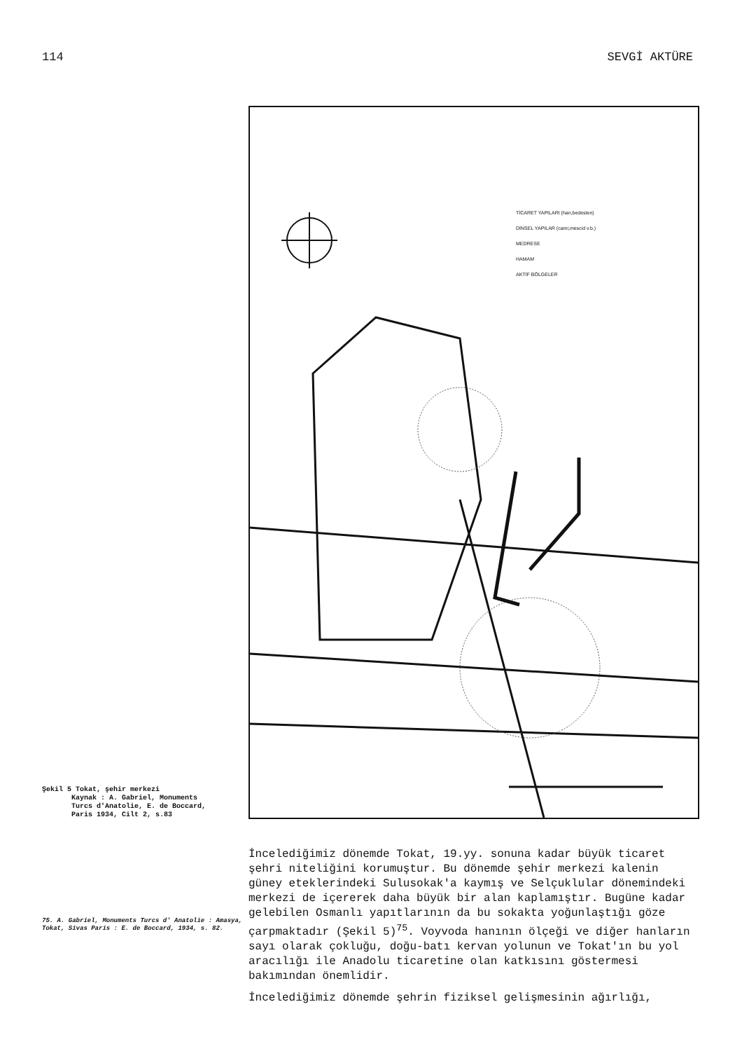114 SEVGİ AKTÜRE
Şekil 5 Tokat, şehir merkezi
Kaynak : A. Gabriel, Monuments
Turcs d'Anatolie, E. de Boccard,
Paris 1934, Cilt 2, s.83
TİCARET YAPILARI (han,bedesten)
DİNSEL YAPILAR (cami,mescid v.b.)
MEDRESE
HAMAM
AKTİF BÖLGELER
75. A. Gabriel, Monuments Turcs d' Anatolie : Amasya, Tokat, Sivas Paris : E. de Boccard, 1934, s. 82.
İncelediğimiz dönemde Tokat, 19.yy. sonuna kadar büyük ticaret şehri niteliğini korumuştur. Bu dönemde şehir merkezi kalenin güney eteklerindeki Sulusokak'a kaymış ve Selçuklular dönemindeki merkezi de içererek daha büyük bir alan kaplamıştır. Bugüne kadar gelebilen Osmanlı yapıtlarının da bu sokakta yoğunlaştığı göze çarpmaktadır (Şekil 5)<sup>75</sup>. Voyvoda hanının ölçeği ve diğer hanların sayı olarak çokluğu, doğu-batı kervan yolunun ve Tokat'ın bu yol aracılığı ile Anadolu ticaretine olan katkısını göstermesi bakımından önemlidir.
İncelediğimiz dönemde şehrin fiziksel gelişmesinin ağırlığı,